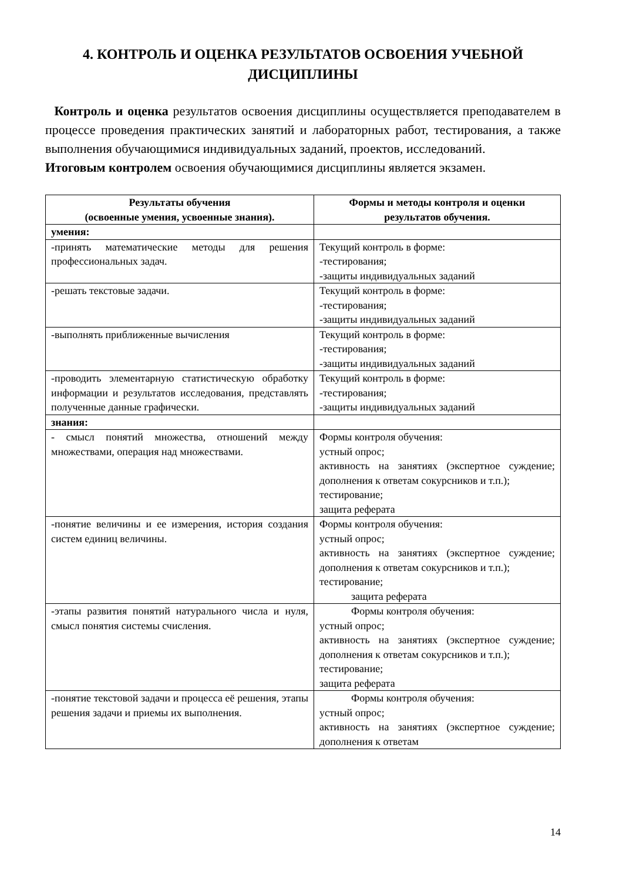4. КОНТРОЛЬ И ОЦЕНКА РЕЗУЛЬТАТОВ ОСВОЕНИЯ УЧЕБНОЙ ДИСЦИПЛИНЫ
Контроль и оценка результатов освоения дисциплины осуществляется преподавателем в процессе проведения практических занятий и лабораторных работ, тестирования, а также выполнения обучающимися индивидуальных заданий, проектов, исследований.
Итоговым контролем освоения обучающимися дисциплины является экзамен.
| Результаты обучения (освоенные умения, усвоенные знания). | Формы и методы контроля и оценки результатов обучения. |
| --- | --- |
| умения: | |
| -принять математические методы для решения профессиональных задач. | Текущий контроль в форме: -тестирования; -защиты индивидуальных заданий |
| -решать текстовые задачи. | Текущий контроль в форме: -тестирования; -защиты индивидуальных заданий |
| -выполнять приближенные вычисления | Текущий контроль в форме: -тестирования; -защиты индивидуальных заданий |
| -проводить элементарную статистическую обработку информации и результатов исследования, представлять полученные данные графически. | Текущий контроль в форме: -тестирования; -защиты индивидуальных заданий |
| знания: | |
| - смысл понятий множества, отношений между множествами, операция над множествами. | Формы контроля обучения: устный опрос; активность на занятиях (экспертное суждение; дополнения к ответам сокурсников и т.п.); тестирование; защита реферата |
| -понятие величины и ее измерения, история создания систем единиц величины. | Формы контроля обучения: устный опрос; активность на занятиях (экспертное суждение; дополнения к ответам сокурсников и т.п.); тестирование; защита реферата |
| -этапы развития понятий натурального числа и нуля, смысл понятия системы счисления. | Формы контроля обучения: устный опрос; активность на занятиях (экспертное суждение; дополнения к ответам сокурсников и т.п.); тестирование; защита реферата |
| -понятие текстовой задачи и процесса её решения, этапы решения задачи и приемы их выполнения. | Формы контроля обучения: устный опрос; активность на занятиях (экспертное суждение; дополнения к ответам |
14